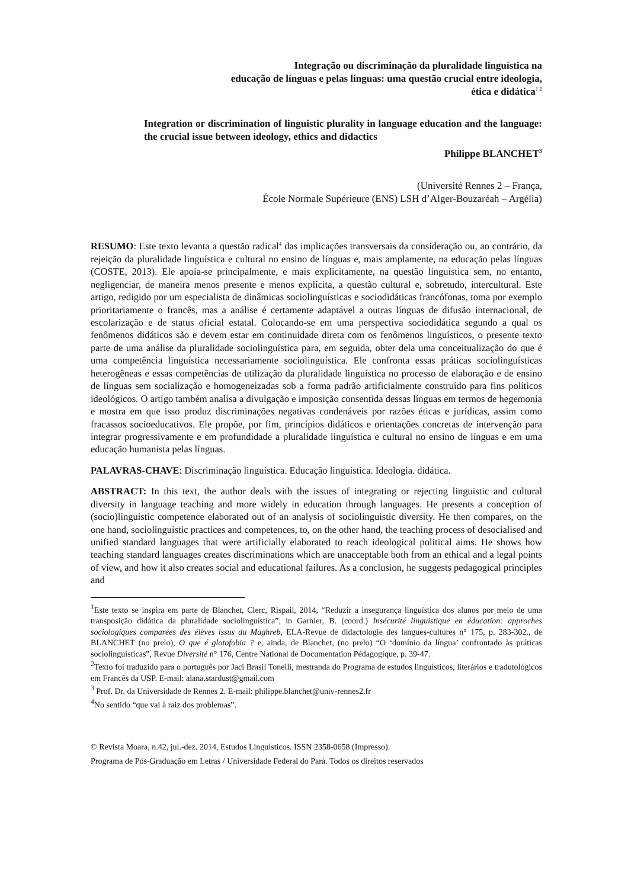Integração ou discriminação da pluralidade linguística na
educação de línguas e pelas línguas: uma questão crucial entre ideologia,
ética e didática<sup>1 2</sup>
Integration or discrimination of linguistic plurality in language education and the language: the crucial issue between ideology, ethics and didactics
Philippe BLANCHET<sup>3</sup>
(Université Rennes 2 – França,
École Normale Supérieure (ENS) LSH d’Alger-Bouzaréah – Argélia)
RESUMO: Este texto levanta a questão radical<sup>4</sup> das implicações transversais da consideração ou, ao contrário, da rejeição da pluralidade linguística e cultural no ensino de línguas e, mais amplamente, na educação pelas línguas (COSTE, 2013). Ele apoia-se principalmente, e mais explicitamente, na questão linguística sem, no entanto, negligenciar, de maneira menos presente e menos explícita, a questão cultural e, sobretudo, intercultural. Este artigo, redigido por um especialista de dinâmicas sociolinguísticas e sociodidáticas francófonas, toma por exemplo prioritariamente o francês, mas a análise é certamente adaptável a outras línguas de difusão internacional, de escolarização e de status oficial estatal. Colocando-se em uma perspectiva sociodidática segundo a qual os fenômenos didáticos são e devem estar em continuidade direta com os fenômenos linguísticos, o presente texto parte de uma análise da pluralidade sociolinguística para, em seguida, obter dela uma conceitualização do que é uma competência linguística necessariamente sociolinguística. Ele confronta essas práticas sociolinguísticas heterogêneas e essas competências de utilização da pluralidade linguística no processo de elaboração e de ensino de línguas sem socialização e homogeneizadas sob a forma padrão artificialmente construído para fins políticos ideológicos. O artigo também analisa a divulgação e imposição consentida dessas línguas em termos de hegemonia e mostra em que isso produz discriminações negativas condenáveis por razões éticas e jurídicas, assim como fracassos socioeducativos. Ele propõe, por fim, princípios didáticos e orientações concretas de intervenção para integrar progressivamente e em profundidade a pluralidade linguística e cultural no ensino de línguas e em uma educação humanista pelas línguas.
PALAVRAS-CHAVE: Discriminação linguística. Educação linguística. Ideologia. didática.
ABSTRACT: In this text, the author deals with the issues of integrating or rejecting linguistic and cultural diversity in language teaching and more widely in education through languages. He presents a conception of (socio)linguistic competence elaborated out of an analysis of sociolinguistic diversity. He then compares, on the one hand, sociolinguistic practices and competences, to, on the other hand, the teaching process of desocialised and unified standard languages that were artificially elaborated to reach ideological political aims. He shows how teaching standard languages creates discriminations which are unacceptable both from an ethical and a legal points of view, and how it also creates social and educational failures. As a conclusion, he suggests pedagogical principles and
<sup>1</sup> Este texto se inspira em parte de Blanchet, Clerc, Rispail, 2014, “Reduzir a insegurança linguística dos alunos por meio de uma transposição didática da pluralidade sociolinguística”, in Garnier, B. (coord.) Insécurité linguistique en éducation: approches sociologiques comparées des élèves issus du Maghreb, ELA-Revue de didactologie des langues-cultures n° 175, p. 283-302., de BLANCHET (no prelo), O que é glotofobia ? e, ainda, de Blanchet, (no prelo) “O ‘domínio da língua’ confrontado às práticas sociolinguísticas”, Revue Diversité n° 176, Centre National de Documentation Pédagogique, p. 39-47.
<sup>2</sup> Texto foi traduzido para o português por Jaci Brasil Tonelli, mestranda do Programa de estudos linguísticos, literários e tradutológicos em Francês da USP. E-mail: alana.stardust@gmail.com
<sup>3</sup> Prof. Dr. da Universidade de Rennes 2. E-mail: philippe.blanchet@univ-rennes2.fr
<sup>4</sup> No sentido “que vai à raiz dos problemas”.
© Revista Moara, n.42, jul.-dez. 2014, Estudos Linguísticos. ISSN 2358-0658 (Impresso).
Programa de Pós-Graduação em Letras / Universidade Federal do Pará. Todos os direitos reservados